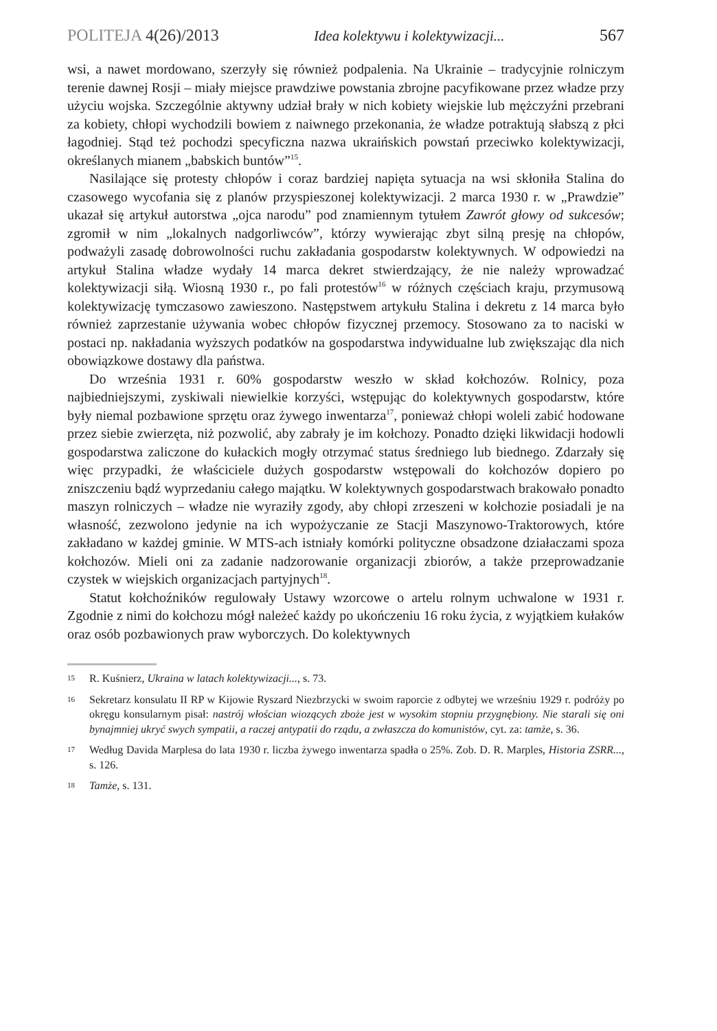POLITEJA 4(26)/2013 Idea kolektywu i kolektywizacji... 567
wsi, a nawet mordowano, szerzyły się również podpalenia. Na Ukrainie – tradycyjnie rolniczym terenie dawnej Rosji – miały miejsce prawdziwe powstania zbrojne pacyfikowane przez władze przy użyciu wojska. Szczególnie aktywny udział brały w nich kobiety wiejskie lub mężczyźni przebrani za kobiety, chłopi wychodzili bowiem z naiwnego przekonania, że władze potraktują słabszą z płci łagodniej. Stąd też pochodzi specyficzna nazwa ukraińskich powstań przeciwko kolektywizacji, określanych mianem „babskich buntów”<sup>15</sup>.
Nasilające się protesty chłopów i coraz bardziej napięta sytuacja na wsi skłoniła Stalina do czasowego wycofania się z planów przyspieszonej kolektywizacji. 2 marca 1930 r. w „Prawdzie” ukazał się artykuł autorstwa „ojca narodu” pod znamiennym tytułem Zawrót głowy od sukcesów; zgromił w nim „lokalnych nadgorliwców”, którzy wywierając zbyt silną presję na chłopów, podważyli zasadę dobrowolności ruchu zakładania gospodarstw kolektywnych. W odpowiedzi na artykuł Stalina władze wydały 14 marca dekret stwierdzający, że nie należy wprowadzać kolektywizacji siłą. Wiosną 1930 r., po fali protestów<sup>16</sup> w różnych częściach kraju, przymusową kolektywizację tymczasowo zawieszono. Następstwem artykułu Stalina i dekretu z 14 marca było również zaprzestanie używania wobec chłopów fizycznej przemocy. Stosowano za to naciski w postaci np. nakładania wyższych podatków na gospodarstwa indywidualne lub zwiększając dla nich obowiązkowe dostawy dla państwa.
Do września 1931 r. 60% gospodarstw weszło w skład kołchozów. Rolnicy, poza najbiedniejszymi, zyskiwali niewielkie korzyści, wstępując do kolektywnych gospodarstw, które były niemal pozbawione sprzętu oraz żywego inwentarza<sup>17</sup>, ponieważ chłopi woleli zabić hodowane przez siebie zwierzęta, niż pozwolić, aby zabrały je im kołchozy. Ponadto dzięki likwidacji hodowli gospodarstwa zaliczone do kułackich mogły otrzymać status średniego lub biednego. Zdarzały się więc przypadki, że właściciele dużych gospodarstw wstępowali do kołchozów dopiero po zniszczeniu bądź wyprzedaniu całego majątku. W kolektywnych gospodarstwach brakowało ponadto maszyn rolniczych – władze nie wyraziły zgody, aby chłopi zrzeszeni w kołchozie posiadali je na własność, zezwolono jedynie na ich wypożyczanie ze Stacji Maszynowo-Traktorowych, które zakładano w każdej gminie. W MTS-ach istniały komórki polityczne obsadzone działaczami spoza kołchozów. Mieli oni za zadanie nadzorowanie organizacji zbiorów, a także przeprowadzanie czystek w wiejskich organizacjach partyjnych<sup>18</sup>.
Statut kołchoźników regulowały Ustawy wzorcowe o artelu rolnym uchwalone w 1931 r. Zgodnie z nimi do kołchozu mógł należeć każdy po ukończeniu 16 roku życia, z wyjątkiem kułaków oraz osób pozbawionych praw wyborczych. Do kolektywnych
15 R. Kuśnierz, Ukraina w latach kolektywizacji..., s. 73.
16 Sekretarz konsulatu II RP w Kijowie Ryszard Niezbrzycki w swoim raporcie z odbytej we wrześniu 1929 r. podróży po okręgu konsularnym pisał: nastrój włościan wiozących zboże jest w wysokim stopniu przygnębiony. Nie starali się oni bynajmniej ukryć swych sympatii, a raczej antypatii do rządu, a zwłaszcza do komunistów, cyt. za: tamże, s. 36.
17 Według Davida Marplesa do lata 1930 r. liczba żywego inwentarza spadła o 25%. Zob. D. R. Marples, Historia ZSRR..., s. 126.
18 Tamże, s. 131.